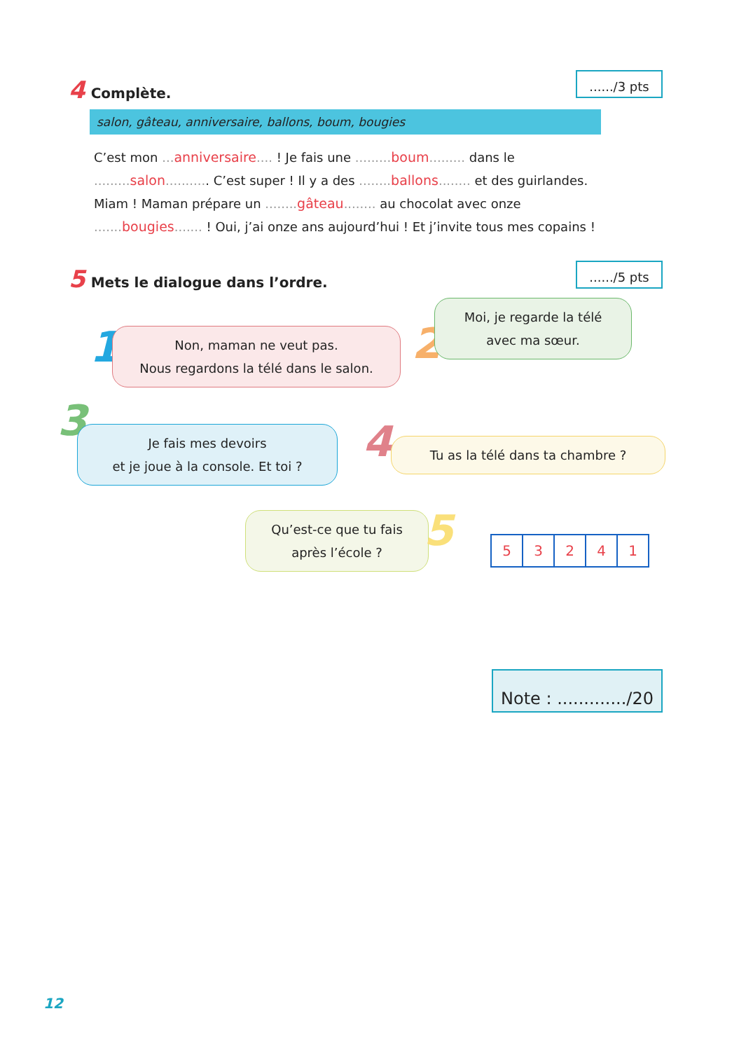....../3 pts
4 Complète.
salon, gâteau, anniversaire, ballons, boum, bougies
C’est mon ... anniversaire.... ! Je fais une ......... boum......... dans le
......... salon........... C’est super ! Il y a des ........ ballons........ et des guirlandes.
Miam ! Maman prépare un ........ gâteau........ au chocolat avec onze
....... bougies....... ! Oui, j’ai onze ans aujourd’hui ! Et j’invite tous mes copains !
....../5 pts
5 Mets le dialogue dans l’ordre.
1
Non, maman ne veut pas.
Nous regardons la télé dans le salon.
2
Moi, je regarde la télé
avec ma sœur.
3
Je fais mes devoirs
et je joue à la console. Et toi ?
4 Tu as la télé dans ta chambre ?
Qu’est-ce que tu fais
après l’école ?
5
| 5 | 3 | 2 | 4 | 1 |
Note : ............./20
12